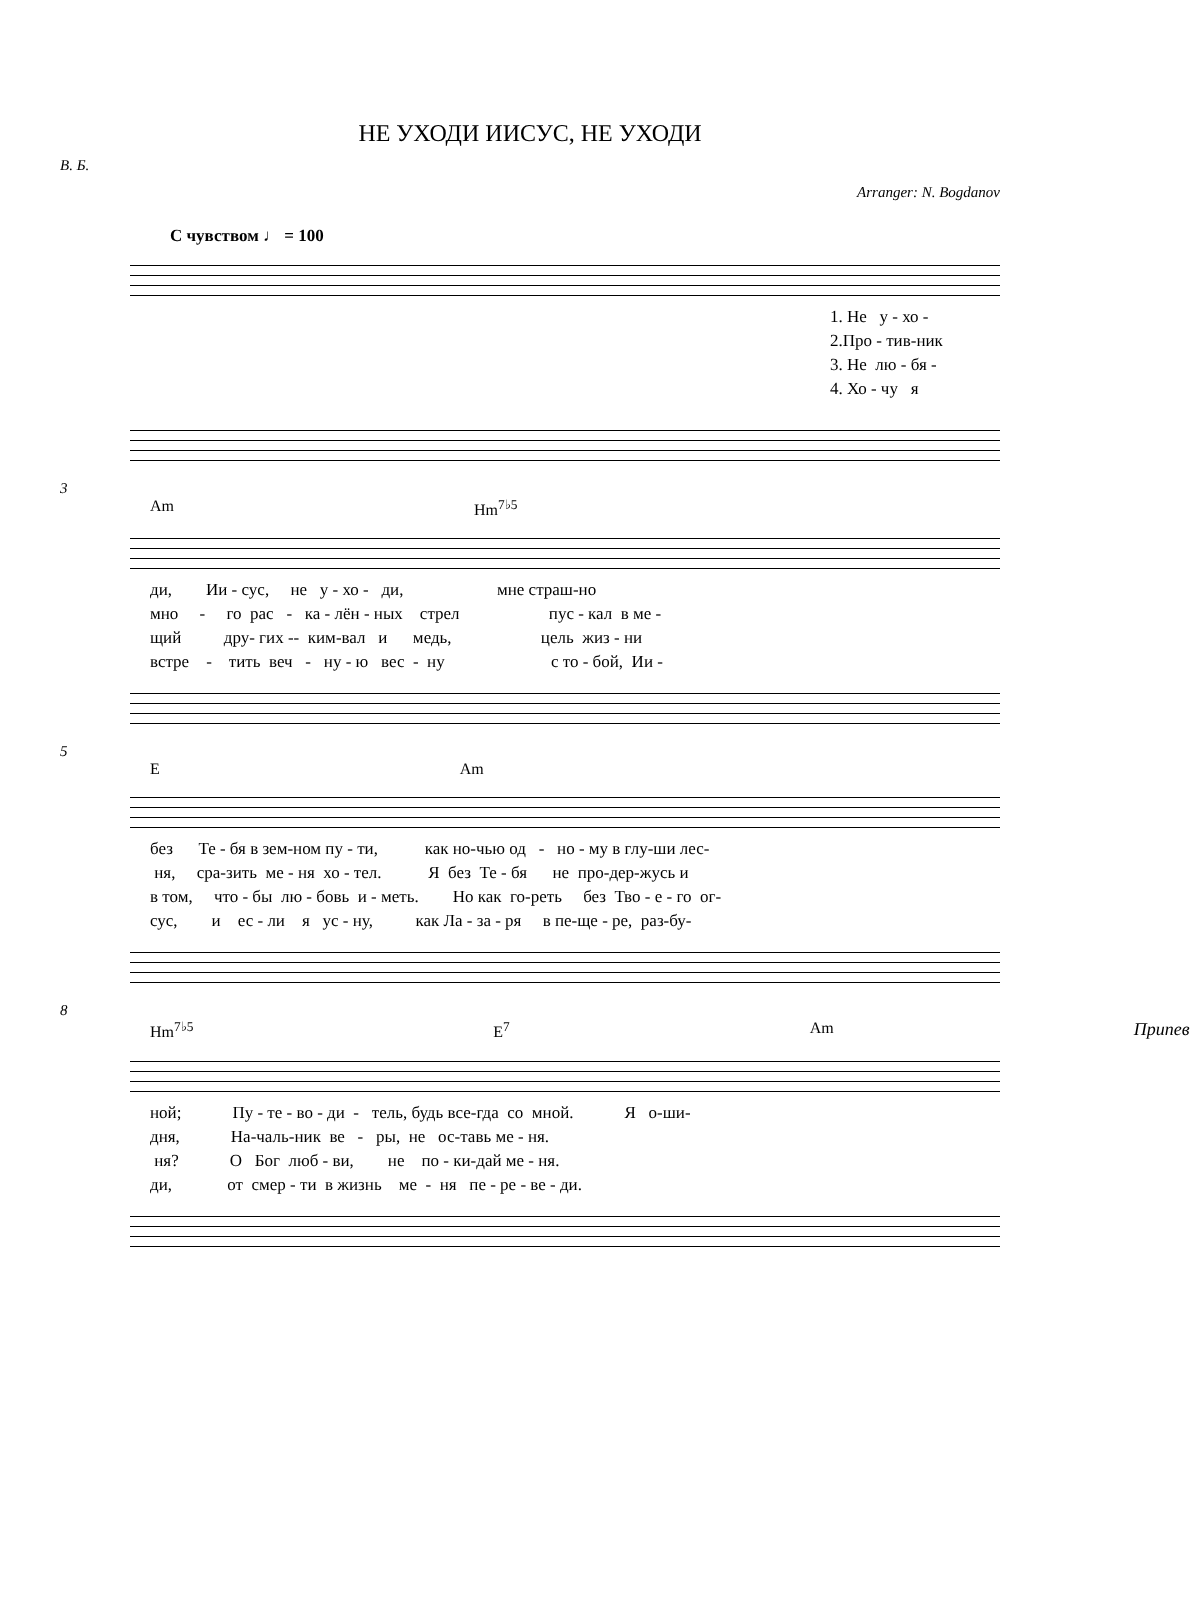НЕ УХОДИ ИИСУС, НЕ УХОДИ
В. Б.
Arranger: N. Bogdanov
С чувством ♩ = 100
1. Не у - хо - 2.Про - тив-ник 3. Не лю - бя - 4. Хо - чу я
3
Am Hm<sup>7♭5</sup>
ди, Ии - сус, не у - хо - ди, мне страш-но мно - го рас - ка - лён - ных стрел пус - кал в ме - щий дру- гих -- ким-вал и медь, цель жиз - ни встре - тить веч - ну - ю вес - ну с то - бой, Ии -
5
E Am
без Те - бя в зем-ном пу - ти, как но-чью од - но - му в глу-ши лес- ня, сра-зить ме - ня хо - тел. Я без Те - бя не про-дер-жусь и в том, что - бы лю - бовь и - меть. Но как го-реть без Тво - е - го ог- сус, и ес - ли я ус - ну, как Ла - за - ря в пе-ще - ре, раз-бу-
8
Hm<sup>7♭5</sup> E<sup>7</sup> Am Припев
ной; Пу - те - во - ди - тель, будь все-гда со мной. Я о-ши- дня, На-чаль-ник ве - ры, не ос-тавь ме - ня. ня? О Бог люб - ви, не по - ки-дай ме - ня. ди, от смер - ти в жизнь ме - ня пе - ре - ве - ди.